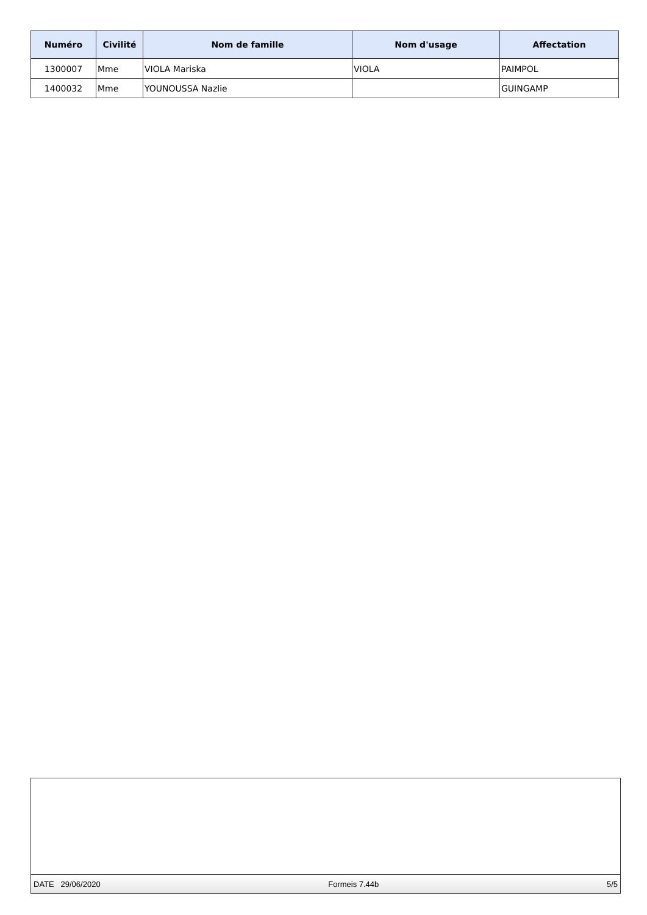| Numéro | Civilité | Nom de famille | Nom d'usage | Affectation |
| --- | --- | --- | --- | --- |
| 1300007 | Mme | VIOLA Mariska | VIOLA | PAIMPOL |
| 1400032 | Mme | YOUNOUSSA Nazlie | | GUINGAMP |
DATE 29/06/2020 Formeis 7.44b 5/5